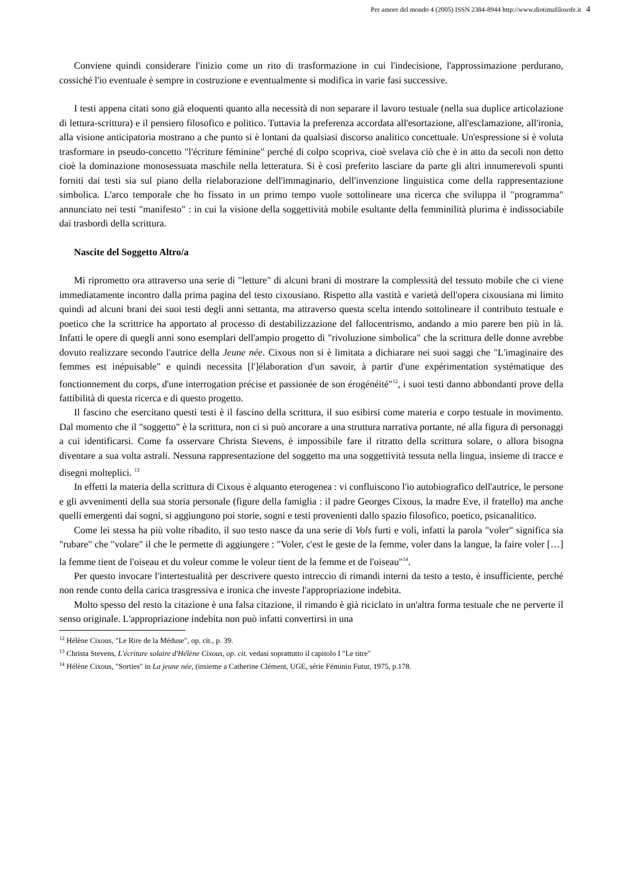Per amore del mondo 4 (2005) ISSN 2384-8944 http://www.diotimafilosofe.it 4
Conviene quindi considerare l'inizio come un rito di trasformazione in cui l'indecisione, l'approssimazione perdurano, cossiché l'io eventuale è sempre in costruzione e eventualmente si modifica in varie fasi successive.
I testi appena citati sono già eloquenti quanto alla necessità di non separare il lavoro testuale (nella sua duplice articolazione di lettura-scrittura) e il pensiero filosofico e politico. Tuttavia la preferenza accordata all'esortazione, all'esclamazione, all'ironia, alla visione anticipatoria mostrano a che punto si è lontani da qualsiasi discorso analitico concettuale. Un'espressione si è voluta trasformare in pseudo-concetto "l'écriture féminine" perché di colpo scopriva, cioè svelava ciò che è in atto da secoli non detto cioè la dominazione monosessuata maschile nella letteratura. Si è così preferito lasciare da parte gli altri innumerevoli spunti forniti dai testi sia sul piano della rielaborazione dell'immaginario, dell'invenzione linguistica come della rappresentazione simbolica. L'arco temporale che ho fissato in un primo tempo vuole sottolineare una ricerca che sviluppa il "programma" annunciato nei testi "manifesto" : in cui la visione della soggettività mobile esultante della femminilità plurima è indissociabile dai trasbordi della scrittura.
Nascite del Soggetto Altro/a
Mi riprometto ora attraverso una serie di "letture" di alcuni brani di mostrare la complessità del tessuto mobile che ci viene immediatamente incontro dalla prima pagina del testo cixousiano. Rispetto alla vastità e varietà dell'opera cixousiana mi limito quindi ad alcuni brani dei suoi testi degli anni settanta, ma attraverso questa scelta intendo sottolineare il contributo testuale e poetico che la scrittrice ha apportato al processo di destabilizzazione del fallocentrismo, andando a mio parere ben più in là. Infatti le opere di quegli anni sono esemplari dell'ampio progetto di "rivoluzione simbolica" che la scrittura delle donne avrebbe dovuto realizzare secondo l'autrice della Jeune née. Cixous non si è limitata a dichiarare nei suoi saggi che "L'imaginaire des femmes est inépuisable" e quindi necessita [l']élaboration d'un savoir, à partir d'une expérimentation systématique des fonctionnement du corps, d'une interrogation précise et passionée de son érogénéité"<sup>12</sup>, i suoi testi danno abbondanti prove della fattibilità di questa ricerca e di questo progetto.
Il fascino che esercitano questi testi è il fascino della scrittura, il suo esibirsi come materia e corpo testuale in movimento. Dal momento che il "soggetto" è la scrittura, non ci si può ancorare a una struttura narrativa portante, né alla figura di personaggi a cui identificarsi. Come fa osservare Christa Stevens, è impossibile fare il ritratto della scrittura solare, o allora bisogna diventare a sua volta astrali. Nessuna rappresentazione del soggetto ma una soggettività tessuta nella lingua, insieme di tracce e disegni molteplici. <sup>13</sup>
In effetti la materia della scrittura di Cixous è alquanto eterogenea : vi confluiscono l'io autobiografico dell'autrice, le persone e gli avvenimenti della sua storia personale (figure della famiglia : il padre Georges Cixous, la madre Eve, il fratello) ma anche quelli emergenti dai sogni, si aggiungono poi storie, sogni e testi provenienti dallo spazio filosofico, poetico, psicanalitico.
Come lei stessa ha più volte ribadito, il suo testo nasce da una serie di Vols furti e voli, infatti la parola "voler" significa sia "rubare" che "volare" il che le permette di aggiungere : "Voler, c'est le geste de la femme, voler dans la langue, la faire voler […] la femme tient de l'oiseau et du voleur comme le voleur tient de la femme et de l'oiseau"<sup>14</sup>.
Per questo invocare l'intertestualità per descrivere questo intreccio di rimandi interni da testo a testo, è insufficiente, perché non rende conto della carica trasgressiva e ironica che investe l'appropriazione indebita.
Molto spesso del resto la citazione è una falsa citazione, il rimando è già riciclato in un'altra forma testuale che ne perverte il senso originale. L'appropriazione indebita non può infatti convertirsi in una
<sup>12</sup> Hélène Cixous, "Le Rire de la Méduse", op. cit., p. 39.
<sup>13</sup> Christa Stevens, L'écriture solaire d'Hélène Cixous, op. cit. vedasi soprattutto il capitolo I "Le titre"
<sup>14</sup> Hélène Cixous, "Sorties" in La jeune née, (insieme a Catherine Clément, UGE, série Féminin Futur, 1975, p.178.